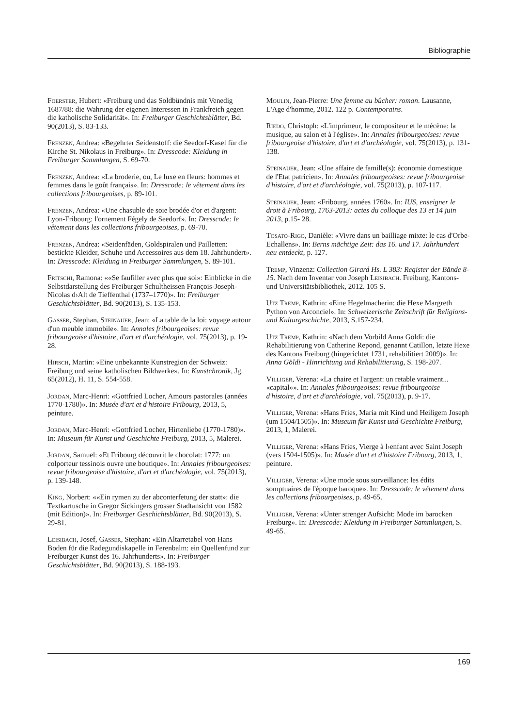Bibliographie
Foerster, Hubert: «Freiburg und das Soldbündnis mit Venedig 1687/88: die Wahrung der eigenen Interessen in Frankfreich gegen die katholische Solidarität». In: Freiburger Geschichtsblätter, Bd. 90(2013), S. 83-133.
Frenzen, Andrea: «Begehrter Seidenstoff: die Seedorf-Kasel für die Kirche St. Nikolaus in Freiburg». In: Dresscode: Kleidung in Freiburger Sammlungen, S. 69-70.
Frenzen, Andrea: «La broderie, ou, Le luxe en fleurs: hommes et femmes dans le goût français». In: Dresscode: le vêtement dans les collections fribourgeoises, p. 89-101.
Frenzen, Andrea: «Une chasuble de soie brodée d'or et d'argent: Lyon-Fribourg: l'ornement Fégely de Seedorf». In: Dresscode: le vêtement dans les collections fribourgeoises, p. 69-70.
Frenzen, Andrea: «Seidenfäden, Goldspiralen und Pailletten: bestickte Kleider, Schuhe und Accessoires aus dem 18. Jahrhundert». In: Dresscode: Kleidung in Freiburger Sammlungen, S. 89-101.
Fritschi, Ramona: ««Se faufiller avec plus que soi»: Einblicke in die Selbstdarstellung des Freiburger Schultheissen François-Joseph-Nicolas d›Alt de Tieffenthal (1737–1770)». In: Freiburger Geschichtsblätter, Bd. 90(2013), S. 135-153.
Gasser, Stephan, Steinauer, Jean: «La table de la loi: voyage autour d'un meuble immobile». In: Annales fribourgeoises: revue fribourgeoise d'histoire, d'art et d'archéologie, vol. 75(2013), p. 19-28.
Hirsch, Martin: «Eine unbekannte Kunstregion der Schweiz: Freiburg und seine katholischen Bildwerke». In: Kunstchronik, Jg. 65(2012), H. 11, S. 554-558.
Jordan, Marc-Henri: «Gottfried Locher, Amours pastorales (années 1770-1780)». In: Musée d'art et d'histoire Fribourg, 2013, 5, peinture.
Jordan, Marc-Henri: «Gottfried Locher, Hirtenliebe (1770-1780)». In: Museum für Kunst und Geschichte Freiburg, 2013, 5, Malerei.
Jordan, Samuel: «Et Fribourg découvrit le chocolat: 1777: un colporteur tessinois ouvre une boutique». In: Annales fribourgeoises: revue fribourgeoise d'histoire, d'art et d'archéologie, vol. 75(2013), p. 139-148.
King, Norbert: ««Ein rymen zu der abconterfetung der statt»: die Textkartusche in Gregor Sickingers grosser Stadtansicht von 1582 (mit Edition)». In: Freiburger Geschichtsblätter, Bd. 90(2013), S. 29-81.
Leisibach, Josef, Gasser, Stephan: «Ein Altarretabel von Hans Boden für die Radegundiskapelle in Ferenbalm: ein Quellenfund zur Freiburger Kunst des 16. Jahrhunderts». In: Freiburger Geschichtsblätter, Bd. 90(2013), S. 188-193.
Moulin, Jean-Pierre: Une femme au bûcher: roman. Lausanne, L'Age d'homme, 2012. 122 p. Contemporains.
Riedo, Christoph: «L'imprimeur, le compositeur et le mécène: la musique, au salon et à l'église». In: Annales fribourgeoises: revue fribourgeoise d'histoire, d'art et d'archéologie, vol. 75(2013), p. 131-138.
Steinauer, Jean: «Une affaire de famille(s): économie domestique de l'Etat patricien». In: Annales fribourgeoises: revue fribourgeoise d'histoire, d'art et d'archéologie, vol. 75(2013), p. 107-117.
Steinauer, Jean: «Fribourg, années 1760». In: IUS, enseigner le droit à Fribourg, 1763-2013: actes du colloque des 13 et 14 juin 2013, p.15- 28.
Tosato-Rigo, Danièle: «Vivre dans un bailliage mixte: le cas d'Orbe-Echallens». In: Berns mächtige Zeit: das 16. und 17. Jahrhundert neu entdeckt, p. 127.
Tremp, Vinzenz: Collection Girard Hs. L 383: Register der Bände 8-15. Nach dem Inventar von Joseph Leisibach. Freiburg, Kantons- und Universitätsbibliothek, 2012. 105 S.
Utz Tremp, Kathrin: «Eine Hegelmacherin: die Hexe Margreth Python von Arconciel». In: Schweizerische Zeitschrift für Religions- und Kulturgeschichte, 2013, S.157-234.
Utz Tremp, Kathrin: «Nach dem Vorbild Anna Göldi: die Rehabilitierung von Catherine Repond, genannt Catillon, letzte Hexe des Kantons Freiburg (hingerichtet 1731, rehabilitiert 2009)». In: Anna Göldi - Hinrichtung und Rehabilitierung, S. 198-207.
Villiger, Verena: «La chaire et l'argent: un retable vraiment... «capital»». In: Annales fribourgeoises: revue fribourgeoise d'histoire, d'art et d'archéologie, vol. 75(2013), p. 9-17.
Villiger, Verena: «Hans Fries, Maria mit Kind und Heiligem Joseph (um 1504/1505)». In: Museum für Kunst und Geschichte Freiburg, 2013, 1, Malerei.
Villiger, Verena: «Hans Fries, Vierge à l›enfant avec Saint Joseph (vers 1504-1505)». In: Musée d'art et d'histoire Fribourg, 2013, 1, peinture.
Villiger, Verena: «Une mode sous surveillance: les édits somptuaires de l'époque baroque». In: Dresscode: le vêtement dans les collections fribourgeoises, p. 49-65.
Villiger, Verena: «Unter strenger Aufsicht: Mode im barocken Freiburg». In: Dresscode: Kleidung in Freiburger Sammlungen, S. 49-65.
169